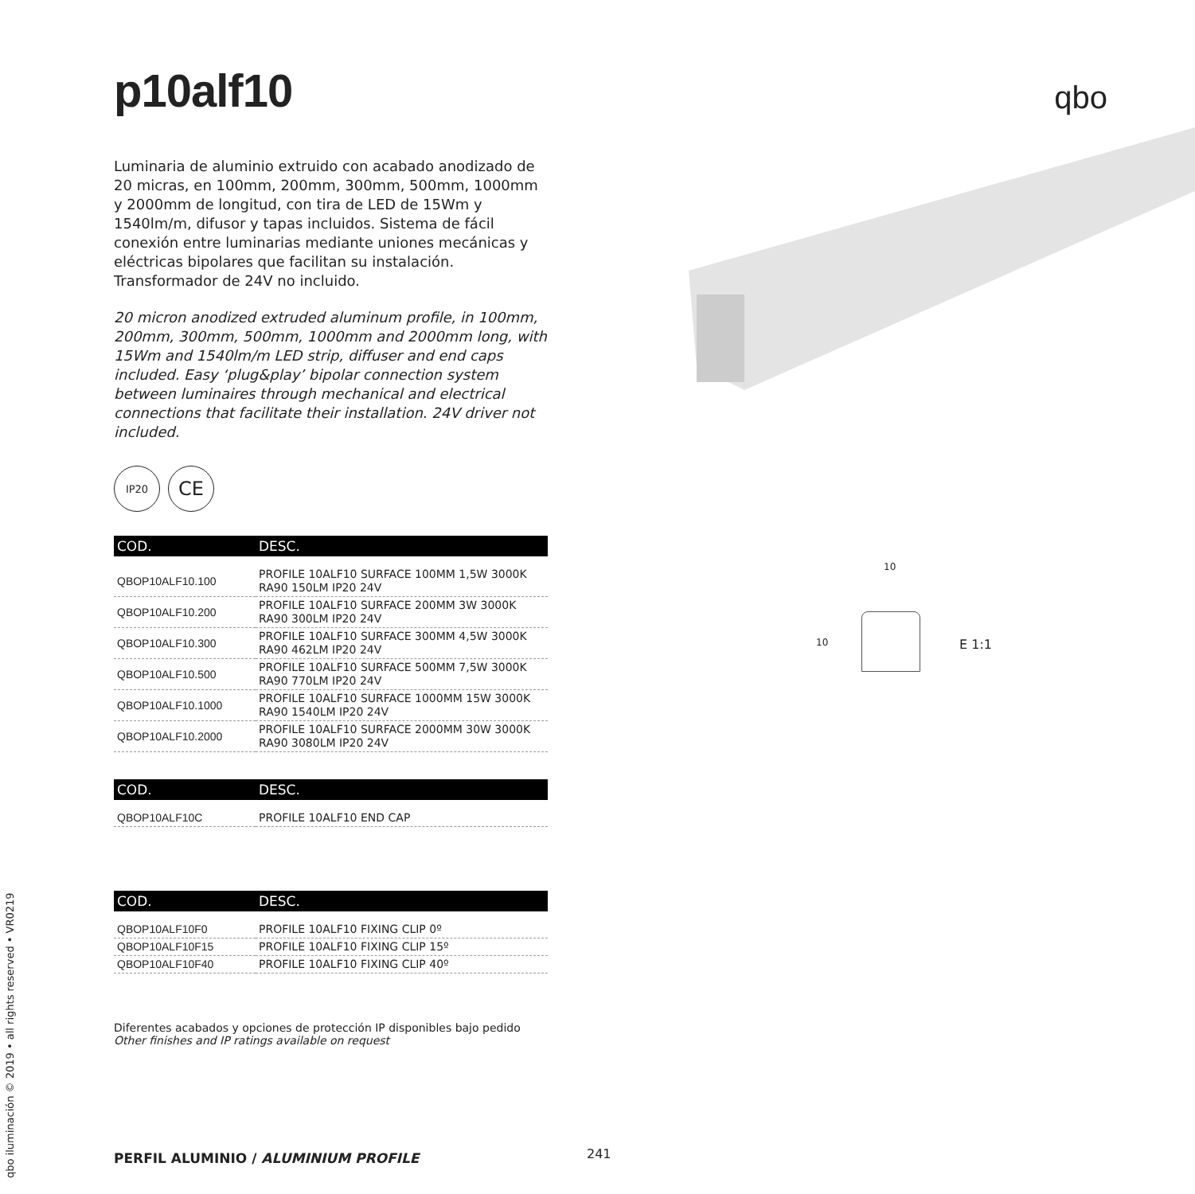qbo
p10alf10
Luminaria de aluminio extruido con acabado anodizado de 20 micras, en 100mm, 200mm, 300mm, 500mm, 1000mm y 2000mm de longitud, con tira de LED de 15Wm y 1540lm/m, difusor y tapas incluidos. Sistema de fácil conexión entre luminarias mediante uniones mecánicas y eléctricas bipolares que facilitan su instalación. Transformador de 24V no incluido.
20 micron anodized extruded aluminum profile, in 100mm, 200mm, 300mm, 500mm, 1000mm and 2000mm long, with 15Wm and 1540lm/m LED strip, diffuser and end caps included. Easy ‘plug&play’ bipolar connection system between luminaires through mechanical and electrical connections that facilitate their installation. 24V driver not included.
IP20
CE
| COD. | DESC. |
| --- | --- |
| QBOP10ALF10.100 | PROFILE 10ALF10 SURFACE 100MM 1,5W 3000K RA90 150LM IP20 24V |
| QBOP10ALF10.200 | PROFILE 10ALF10 SURFACE 200MM 3W 3000K RA90 300LM IP20 24V |
| QBOP10ALF10.300 | PROFILE 10ALF10 SURFACE 300MM 4,5W 3000K RA90 462LM IP20 24V |
| QBOP10ALF10.500 | PROFILE 10ALF10 SURFACE 500MM 7,5W 3000K RA90 770LM IP20 24V |
| QBOP10ALF10.1000 | PROFILE 10ALF10 SURFACE 1000MM 15W 3000K RA90 1540LM IP20 24V |
| QBOP10ALF10.2000 | PROFILE 10ALF10 SURFACE 2000MM 30W 3000K RA90 3080LM IP20 24V |
| COD. | DESC. |
| --- | --- |
| QBOP10ALF10C | PROFILE 10ALF10 END CAP |
| COD. | DESC. |
| --- | --- |
| QBOP10ALF10F0 | PROFILE 10ALF10 FIXING CLIP 0º |
| QBOP10ALF10F15 | PROFILE 10ALF10 FIXING CLIP 15º |
| QBOP10ALF10F40 | PROFILE 10ALF10 FIXING CLIP 40º |
Diferentes acabados y opciones de protección IP disponibles bajo pedido
Other finishes and IP ratings available on request
10
10 E 1:1
PERFIL ALUMINIO / ALUMINIUM PROFILE
241
qbo iluminación © 2019 • all rights reserved • VR0219